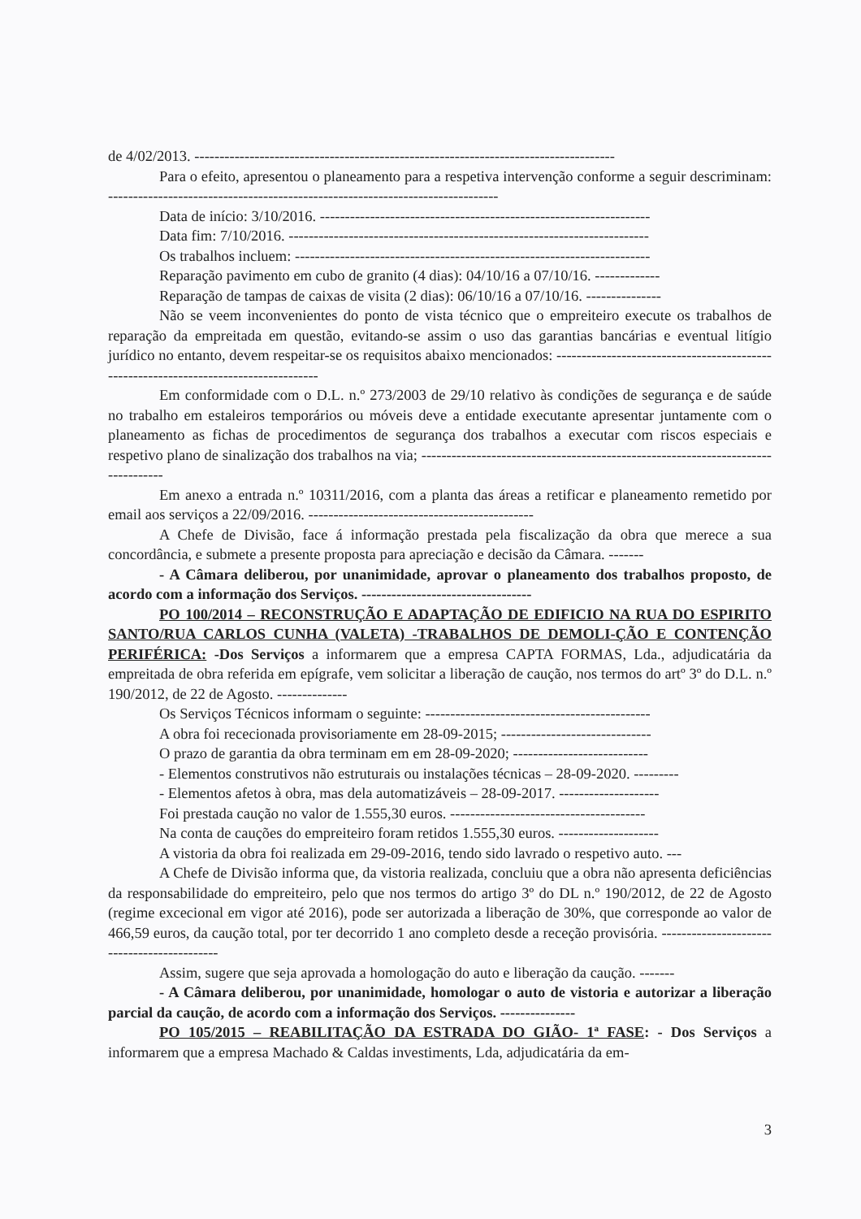de 4/02/2013. ------------------------------------------------------------------------------------
Para o efeito, apresentou o planeamento para a respetiva intervenção conforme a seguir descriminam: ------------------------------------------------------------------------------
Data de início: 3/10/2016. ------------------------------------------------------------------
Data fim: 7/10/2016. ------------------------------------------------------------------------
Os trabalhos incluem: -----------------------------------------------------------------------
Reparação pavimento em cubo de granito (4 dias): 04/10/16 a 07/10/16. -------------
Reparação de tampas de caixas de visita (2 dias): 06/10/16 a 07/10/16. ---------------
Não se veem inconvenientes do ponto de vista técnico que o empreiteiro execute os trabalhos de reparação da empreitada em questão, evitando-se assim o uso das garantias bancárias e eventual litígio jurídico no entanto, devem respeitar-se os requisitos abaixo mencionados: -------------------------------------------------------------------------------------
Em conformidade com o D.L. n.º 273/2003 de 29/10 relativo às condições de segurança e de saúde no trabalho em estaleiros temporários ou móveis deve a entidade executante apresentar juntamente com o planeamento as fichas de procedimentos de segurança dos trabalhos a executar com riscos especiais e respetivo plano de sinalização dos trabalhos na via; ---------------------------------------------------------------------------------
Em anexo a entrada n.º 10311/2016, com a planta das áreas a retificar e planeamento remetido por email aos serviços a 22/09/2016. ---------------------------------------------
A Chefe de Divisão, face á informação prestada pela fiscalização da obra que merece a sua concordância, e submete a presente proposta para apreciação e decisão da Câmara. -------
- A Câmara deliberou, por unanimidade, aprovar o planeamento dos trabalhos proposto, de acordo com a informação dos Serviços. ----------------------------------
PO 100/2014 – RECONSTRUÇÃO E ADAPTAÇÃO DE EDIFICIO NA RUA DO ESPIRITO SANTO/RUA CARLOS CUNHA (VALETA) -TRABALHOS DE DEMOLI-ÇÃO E CONTENÇÃO PERIFÉRICA: -Dos Serviços a informarem que a empresa CAPTA FORMAS, Lda., adjudicatária da empreitada de obra referida em epígrafe, vem solicitar a liberação de caução, nos termos do artº 3º do D.L. n.º 190/2012, de 22 de Agosto. --------------
Os Serviços Técnicos informam o seguinte: ---------------------------------------------
A obra foi rececionada provisoriamente em 28-09-2015; ------------------------------
O prazo de garantia da obra terminam em em 28-09-2020; ---------------------------
- Elementos construtivos não estruturais ou instalações técnicas – 28-09-2020. ---------
- Elementos afetos à obra, mas dela automatizáveis – 28-09-2017. --------------------
Foi prestada caução no valor de 1.555,30 euros. ---------------------------------------
Na conta de cauções do empreiteiro foram retidos 1.555,30 euros. --------------------
A vistoria da obra foi realizada em 29-09-2016, tendo sido lavrado o respetivo auto. ---
A Chefe de Divisão informa que, da vistoria realizada, concluiu que a obra não apresenta deficiências da responsabilidade do empreiteiro, pelo que nos termos do artigo 3º do DL n.º 190/2012, de 22 de Agosto (regime excecional em vigor até 2016), pode ser autorizada a liberação de 30%, que corresponde ao valor de 466,59 euros, da caução total, por ter decorrido 1 ano completo desde a receção provisória. --------------------------------------------
Assim, sugere que seja aprovada a homologação do auto e liberação da caução. -------
- A Câmara deliberou, por unanimidade, homologar o auto de vistoria e autorizar a liberação parcial da caução, de acordo com a informação dos Serviços. ---------------
PO 105/2015 – REABILITAÇÃO DA ESTRADA DO GIÃO- 1ª FASE: - Dos Serviços a informarem que a empresa Machado & Caldas investiments, Lda, adjudicatária da em-
3